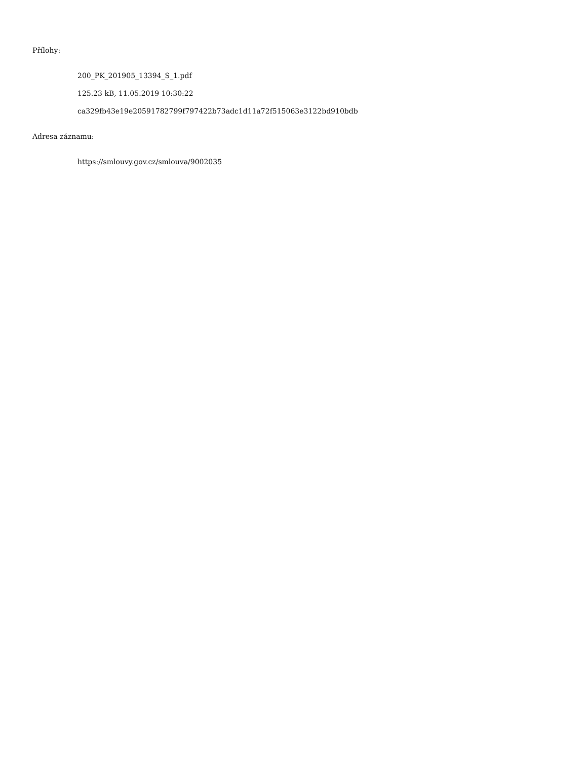Přílohy:
200_PK_201905_13394_S_1.pdf
125.23 kB, 11.05.2019 10:30:22
ca329fb43e19e20591782799f797422b73adc1d11a72f515063e3122bd910bdb
Adresa záznamu:
https://smlouvy.gov.cz/smlouva/9002035